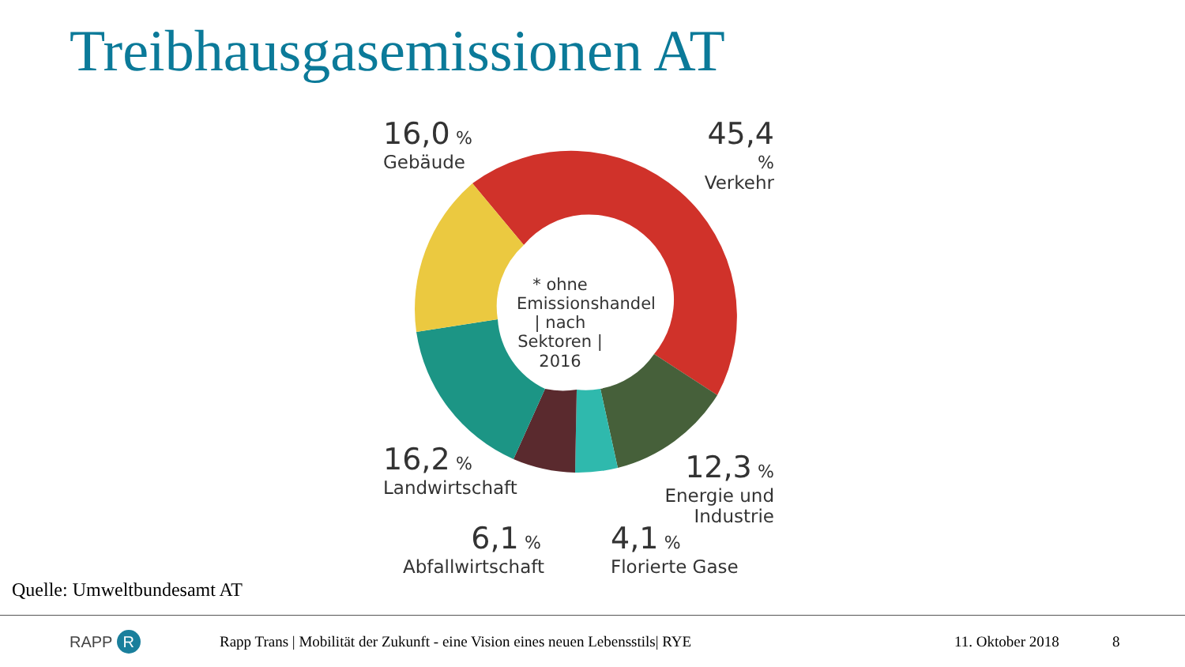Treibhausgasemissionen AT
* ohne Emissionshandel | nach Sektoren | 2016
16,0 %
Gebäude
45,4 %
Verkehr
16,2 %
Landwirtschaft
12,3 %
Energie und Industrie
6,1 %
Abfallwirtschaft
4,1 %
Florierte Gase
Quelle: Umweltbundesamt AT
RAPP R Rapp Trans | Mobilität der Zukunft - eine Vision eines neuen Lebensstils| RYE 11. Oktober 2018 8